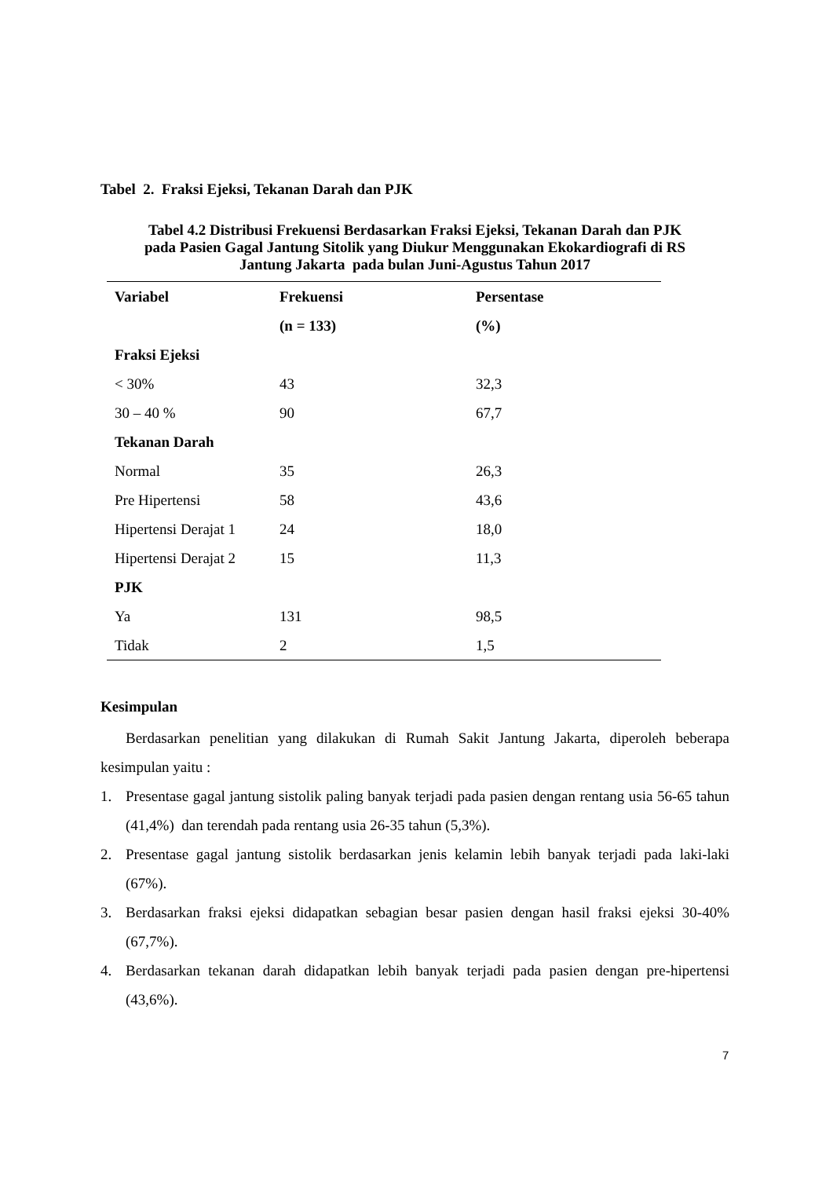Tabel 2. Fraksi Ejeksi, Tekanan Darah dan PJK
Tabel 4.2 Distribusi Frekuensi Berdasarkan Fraksi Ejeksi, Tekanan Darah dan PJK
pada Pasien Gagal Jantung Sitolik yang Diukur Menggunakan Ekokardiografi di RS
Jantung Jakarta pada bulan Juni-Agustus Tahun 2017
| Variabel | Frekuensi | Persentase |
| --- | --- | --- |
| | (n = 133) | (%) |
| Fraksi Ejeksi | | |
| < 30% | 43 | 32,3 |
| 30 – 40 % | 90 | 67,7 |
| Tekanan Darah | | |
| Normal | 35 | 26,3 |
| Pre Hipertensi | 58 | 43,6 |
| Hipertensi Derajat 1 | 24 | 18,0 |
| Hipertensi Derajat 2 | 15 | 11,3 |
| PJK | | |
| Ya | 131 | 98,5 |
| Tidak | 2 | 1,5 |
Kesimpulan
Berdasarkan penelitian yang dilakukan di Rumah Sakit Jantung Jakarta, diperoleh beberapa kesimpulan yaitu :
1. Presentase gagal jantung sistolik paling banyak terjadi pada pasien dengan rentang usia 56-65 tahun (41,4%) dan terendah pada rentang usia 26-35 tahun (5,3%).
2. Presentase gagal jantung sistolik berdasarkan jenis kelamin lebih banyak terjadi pada laki-laki (67%).
3. Berdasarkan fraksi ejeksi didapatkan sebagian besar pasien dengan hasil fraksi ejeksi 30-40% (67,7%).
4. Berdasarkan tekanan darah didapatkan lebih banyak terjadi pada pasien dengan pre-hipertensi (43,6%).
7